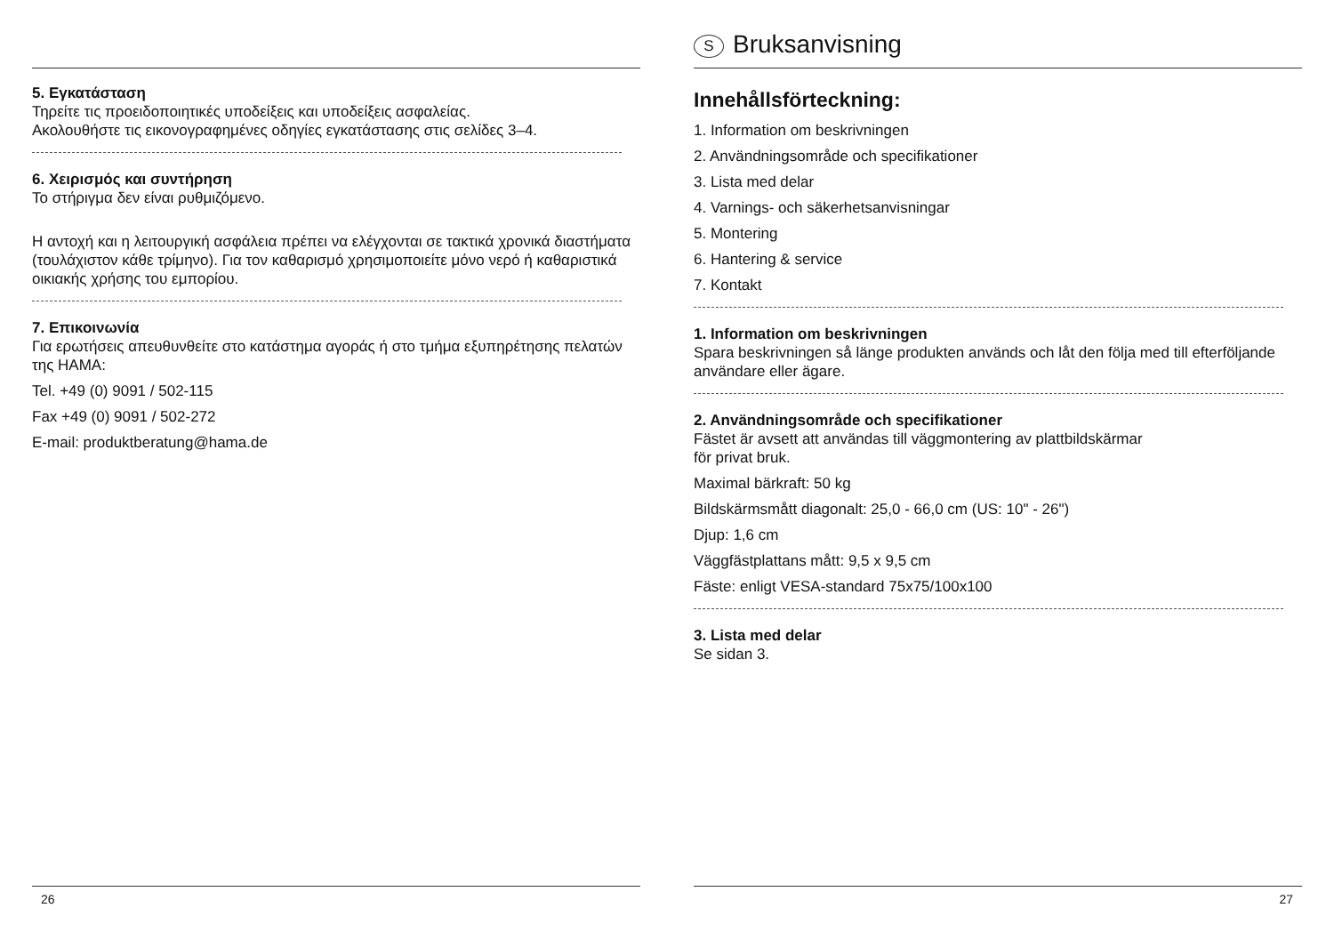5. Εγκατάσταση
Τηρείτε τις προειδοποιητικές υποδείξεις και υποδείξεις ασφαλείας.
Ακολουθήστε τις εικονογραφημένες οδηγίες εγκατάστασης στις σελίδες 3–4.
6. Χειρισμός και συντήρηση
Το στήριγμα δεν είναι ρυθμιζόμενο.
Η αντοχή και η λειτουργική ασφάλεια πρέπει να ελέγχονται σε τακτικά χρονικά διαστήματα (τουλάχιστον κάθε τρίμηνο). Για τον καθαρισμό χρησιμοποιείτε μόνο νερό ή καθαριστικά οικιακής χρήσης του εμπορίου.
7. Επικοινωνία
Για ερωτήσεις απευθυνθείτε στο κατάστημα αγοράς ή στο τμήμα εξυπηρέτησης πελατών της HAMA:
Tel. +49 (0) 9091 / 502-115
Fax +49 (0) 9091 / 502-272
E-mail: produktberatung@hama.de
26
S Bruksanvisning
Innehållsförteckning:
1. Information om beskrivningen
2. Användningsområde och specifikationer
3. Lista med delar
4. Varnings- och säkerhetsanvisningar
5. Montering
6. Hantering & service
7. Kontakt
1. Information om beskrivningen
Spara beskrivningen så länge produkten används och låt den följa med till efterföljande användare eller ägare.
2. Användningsområde och specifikationer
Fästet är avsett att användas till väggmontering av plattbildskärmar
för privat bruk.
Maximal bärkraft: 50 kg
Bildskärmsmått diagonalt: 25,0 - 66,0 cm (US: 10" - 26")
Djup: 1,6 cm
Väggfästplattans mått: 9,5 x 9,5 cm
Fäste: enligt VESA-standard 75x75/100x100
3. Lista med delar
Se sidan 3.
27